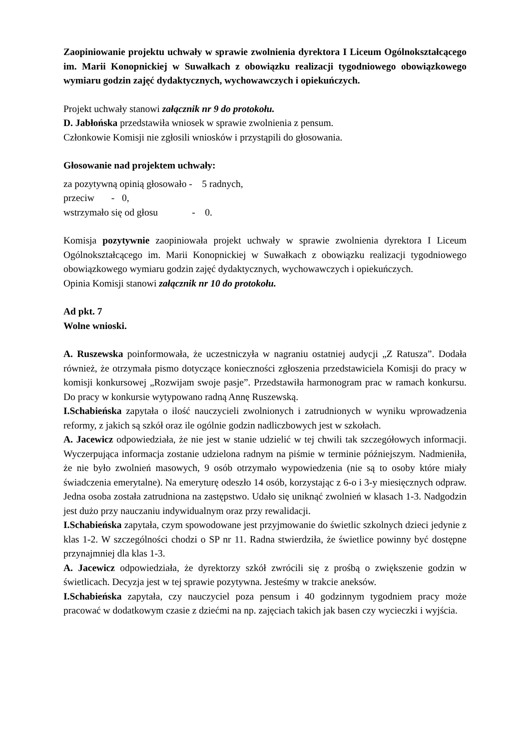Zaopiniowanie projektu uchwały w sprawie zwolnienia dyrektora I Liceum Ogólnokształcącego im. Marii Konopnickiej w Suwałkach z obowiązku realizacji tygodniowego obowiązkowego wymiaru godzin zajęć dydaktycznych, wychowawczych i opiekuńczych.
Projekt uchwały stanowi załącznik nr 9 do protokołu.
D. Jabłońska przedstawiła wniosek w sprawie zwolnienia z pensum.
Członkowie Komisji nie zgłosili wniosków i przystąpili do głosowania.
Głosowanie nad projektem uchwały:
za pozytywną opinią głosowało - 5 radnych,
przeciw - 0,
wstrzymało się od głosu - 0.
Komisja pozytywnie zaopiniowała projekt uchwały w sprawie zwolnienia dyrektora I Liceum Ogólnokształcącego im. Marii Konopnickiej w Suwałkach z obowiązku realizacji tygodniowego obowiązkowego wymiaru godzin zajęć dydaktycznych, wychowawczych i opiekuńczych.
Opinia Komisji stanowi załącznik nr 10 do protokołu.
Ad pkt. 7
Wolne wnioski.
A. Ruszewska poinformowała, że uczestniczyła w nagraniu ostatniej audycji „Z Ratusza”. Dodała również, że otrzymała pismo dotyczące konieczności zgłoszenia przedstawiciela Komisji do pracy w komisji konkursowej „Rozwijam swoje pasje”. Przedstawiła harmonogram prac w ramach konkursu. Do pracy w konkursie wytypowano radną Annę Ruszewską.
I.Schabieńska zapytała o ilość nauczycieli zwolnionych i zatrudnionych w wyniku wprowadzenia reformy, z jakich są szkół oraz ile ogólnie godzin nadliczbowych jest w szkołach.
A. Jacewicz odpowiedziała, że nie jest w stanie udzielić w tej chwili tak szczegółowych informacji. Wyczerpująca informacja zostanie udzielona radnym na piśmie w terminie późniejszym. Nadmieniła, że nie było zwolnień masowych, 9 osób otrzymało wypowiedzenia (nie są to osoby które miały świadczenia emerytalne). Na emeryturę odeszło 14 osób, korzystając z 6-o i 3-y miesięcznych odpraw. Jedna osoba została zatrudniona na zastępstwo. Udało się uniknąć zwolnień w klasach 1-3. Nadgodzin jest dużo przy nauczaniu indywidualnym oraz przy rewalidacji.
I.Schabieńska zapytała, czym spowodowane jest przyjmowanie do świetlic szkolnych dzieci jedynie z klas 1-2. W szczególności chodzi o SP nr 11. Radna stwierdziła, że świetlice powinny być dostępne przynajmniej dla klas 1-3.
A. Jacewicz odpowiedziała, że dyrektorzy szkół zwrócili się z prośbą o zwiększenie godzin w świetlicach. Decyzja jest w tej sprawie pozytywna. Jesteśmy w trakcie aneksów.
I.Schabieńska zapytała, czy nauczyciel poza pensum i 40 godzinnym tygodniem pracy może pracować w dodatkowym czasie z dziećmi na np. zajęciach takich jak basen czy wycieczki i wyjścia.